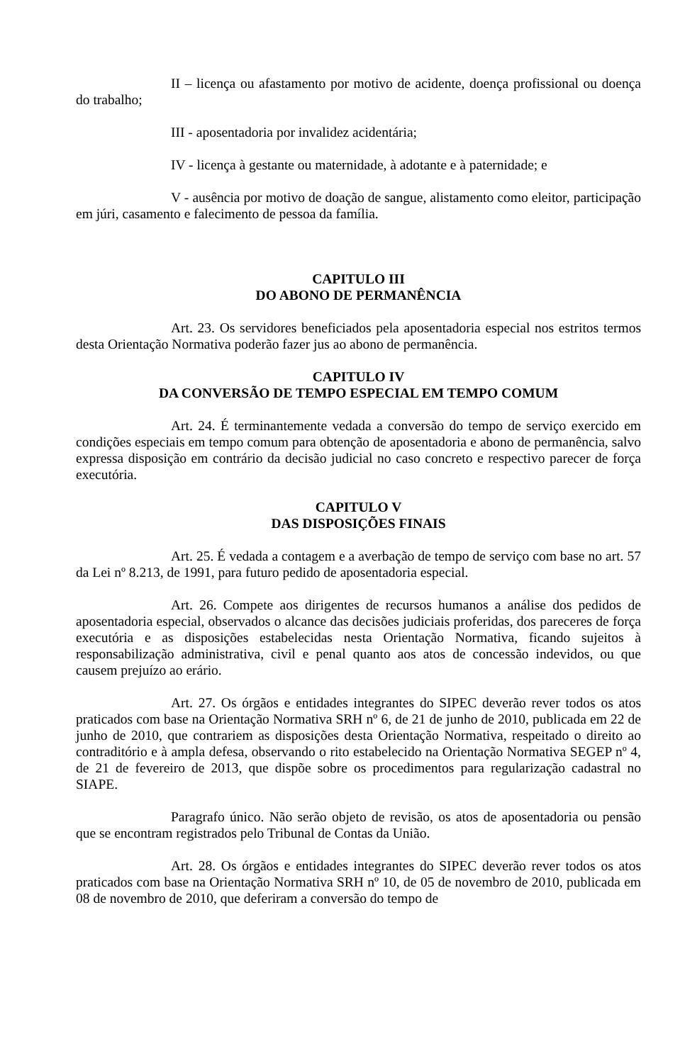II – licença ou afastamento por motivo de acidente, doença profissional ou doença do trabalho;
III - aposentadoria por invalidez acidentária;
IV - licença à gestante ou maternidade, à adotante e à paternidade; e
V - ausência por motivo de doação de sangue, alistamento como eleitor, participação em júri, casamento e falecimento de pessoa da família.
CAPITULO III
DO ABONO DE PERMANÊNCIA
Art. 23. Os servidores beneficiados pela aposentadoria especial nos estritos termos desta Orientação Normativa poderão fazer jus ao abono de permanência.
CAPITULO IV
DA CONVERSÃO DE TEMPO ESPECIAL EM TEMPO COMUM
Art. 24. É terminantemente vedada a conversão do tempo de serviço exercido em condições especiais em tempo comum para obtenção de aposentadoria e abono de permanência, salvo expressa disposição em contrário da decisão judicial no caso concreto e respectivo parecer de força executória.
CAPITULO V
DAS DISPOSIÇÕES FINAIS
Art. 25. É vedada a contagem e a averbação de tempo de serviço com base no art. 57 da Lei nº 8.213, de 1991, para futuro pedido de aposentadoria especial.
Art. 26. Compete aos dirigentes de recursos humanos a análise dos pedidos de aposentadoria especial, observados o alcance das decisões judiciais proferidas, dos pareceres de força executória e as disposições estabelecidas nesta Orientação Normativa, ficando sujeitos à responsabilização administrativa, civil e penal quanto aos atos de concessão indevidos, ou que causem prejuízo ao erário.
Art. 27. Os órgãos e entidades integrantes do SIPEC deverão rever todos os atos praticados com base na Orientação Normativa SRH nº 6, de 21 de junho de 2010, publicada em 22 de junho de 2010, que contrariem as disposições desta Orientação Normativa, respeitado o direito ao contraditório e à ampla defesa, observando o rito estabelecido na Orientação Normativa SEGEP nº 4, de 21 de fevereiro de 2013, que dispõe sobre os procedimentos para regularização cadastral no SIAPE.
Paragrafo único. Não serão objeto de revisão, os atos de aposentadoria ou pensão que se encontram registrados pelo Tribunal de Contas da União.
Art. 28. Os órgãos e entidades integrantes do SIPEC deverão rever todos os atos praticados com base na Orientação Normativa SRH nº 10, de 05 de novembro de 2010, publicada em 08 de novembro de 2010, que deferiram a conversão do tempo de